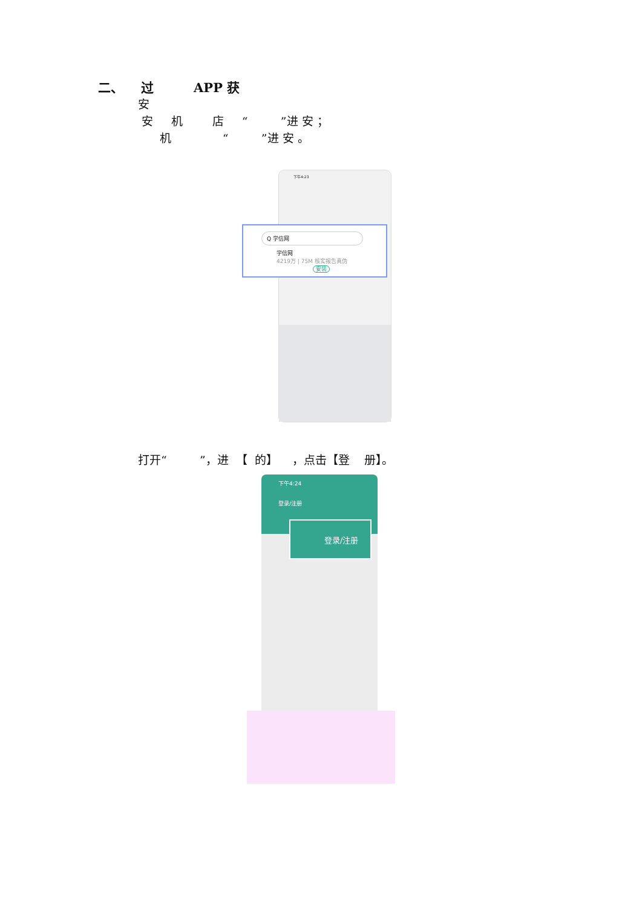二、 过 APP 获
安
安 机 店 “ ”进 安 ；
机 “ ”进 安 。
下午4:23
Q 学信网
学信网
4219万 | 75M 核实报告真伪 安装
打开“ ”，进 【 的】 ，点击【登 册】。
下午4:24
登录/注册
登录/注册